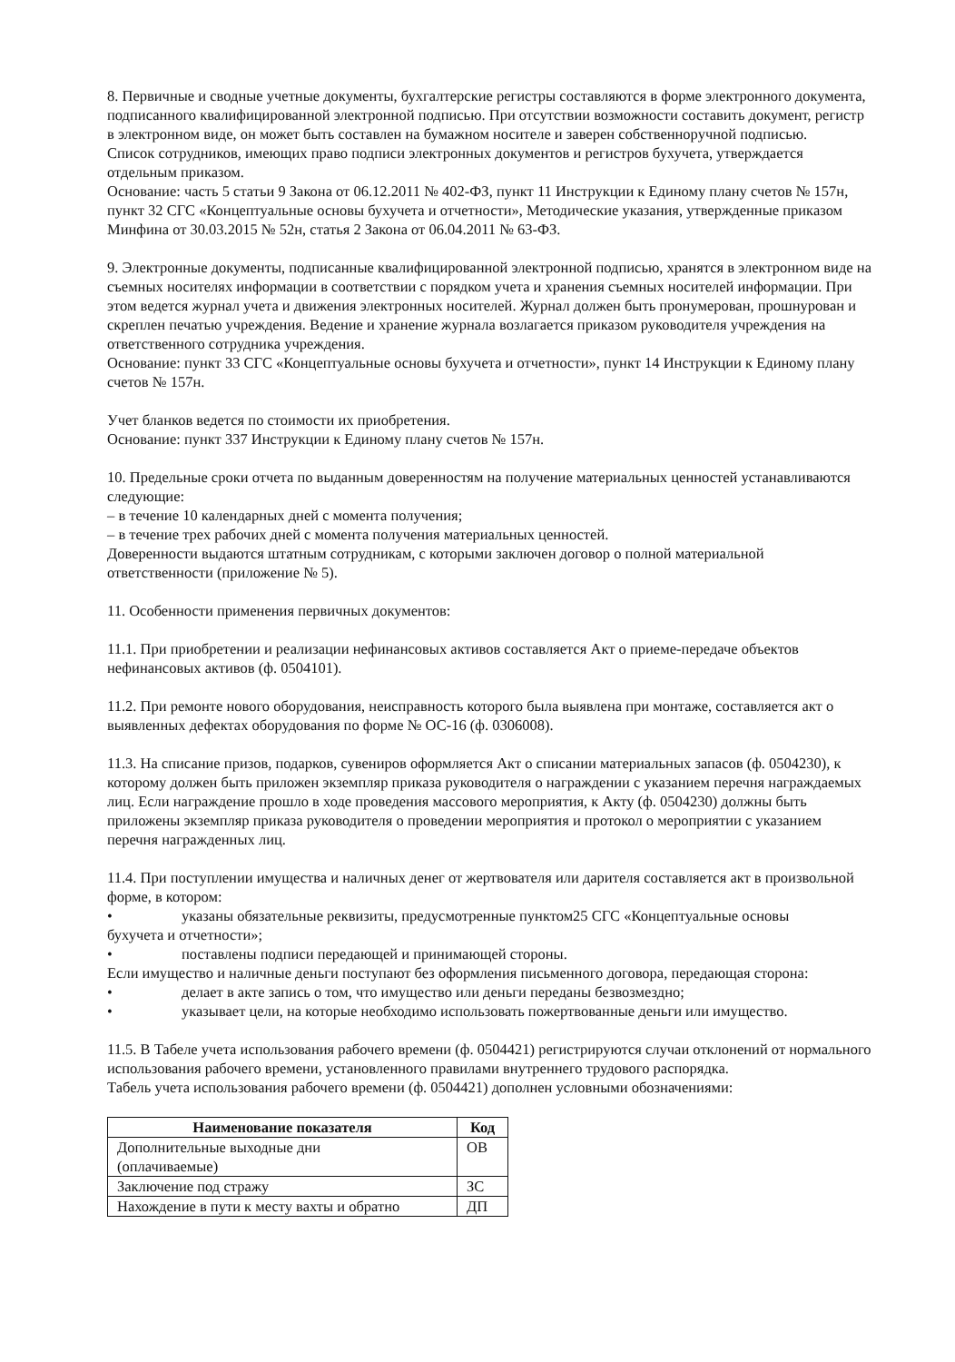8. Первичные и сводные учетные документы, бухгалтерские регистры составляются в форме электронного документа, подписанного квалифицированной электронной подписью. При отсутствии возможности составить документ, регистр в электронном виде, он может быть составлен на бумажном носителе и заверен собственноручной подписью.
Список сотрудников, имеющих право подписи электронных документов и регистров бухучета, утверждается отдельным приказом.
Основание: часть 5 статьи 9 Закона от 06.12.2011 № 402-ФЗ, пункт 11 Инструкции к Единому плану счетов № 157н, пункт 32 СГС «Концептуальные основы бухучета и отчетности», Методические указания, утвержденные приказом Минфина от 30.03.2015 № 52н, статья 2 Закона от 06.04.2011 № 63-ФЗ.
9. Электронные документы, подписанные квалифицированной электронной подписью, хранятся в электронном виде на съемных носителях информации в соответствии с порядком учета и хранения съемных носителей информации. При этом ведется журнал учета и движения электронных носителей. Журнал должен быть пронумерован, прошнурован и скреплен печатью учреждения. Ведение и хранение журнала возлагается приказом руководителя учреждения на ответственного сотрудника учреждения.
Основание: пункт 33 СГС «Концептуальные основы бухучета и отчетности», пункт 14 Инструкции к Единому плану счетов № 157н.
Учет бланков ведется по стоимости их приобретения.
Основание: пункт 337 Инструкции к Единому плану счетов № 157н.
10. Предельные сроки отчета по выданным доверенностям на получение материальных ценностей устанавливаются следующие:
– в течение 10 календарных дней с момента получения;
– в течение трех рабочих дней с момента получения материальных ценностей.
Доверенности выдаются штатным сотрудникам, с которыми заключен договор о полной материальной ответственности (приложение № 5).
11. Особенности применения первичных документов:
11.1. При приобретении и реализации нефинансовых активов составляется Акт о приеме-передаче объектов нефинансовых активов (ф. 0504101).
11.2. При ремонте нового оборудования, неисправность которого была выявлена при монтаже, составляется акт о выявленных дефектах оборудования по форме № ОС-16 (ф. 0306008).
11.3. На списание призов, подарков, сувениров оформляется Акт о списании материальных запасов (ф. 0504230), к которому должен быть приложен экземпляр приказа руководителя о награждении с указанием перечня награждаемых лиц. Если награждение прошло в ходе проведения массового мероприятия, к Акту (ф. 0504230) должны быть приложены экземпляр приказа руководителя о проведении мероприятия и протокол о мероприятии с указанием перечня награжденных лиц.
11.4. При поступлении имущества и наличных денег от жертвователя или дарителя составляется акт в произвольной форме, в котором:
• указаны обязательные реквизиты, предусмотренные пунктом25 СГС «Концептуальные основы
бухучета и отчетности»;
• поставлены подписи передающей и принимающей стороны.
Если имущество и наличные деньги поступают без оформления письменного договора, передающая сторона:
• делает в акте запись о том, что имущество или деньги переданы безвозмездно;
• указывает цели, на которые необходимо использовать пожертвованные деньги или имущество.
11.5. В Табеле учета использования рабочего времени (ф. 0504421) регистрируются случаи отклонений от нормального использования рабочего времени, установленного правилами внутреннего трудового распорядка.
Табель учета использования рабочего времени (ф. 0504421) дополнен условными обозначениями:
| Наименование показателя | Код |
| --- | --- |
| Дополнительные выходные дни (оплачиваемые) | ОВ |
| Заключение под стражу | ЗС |
| Нахождение в пути к месту вахты и обратно | ДП |